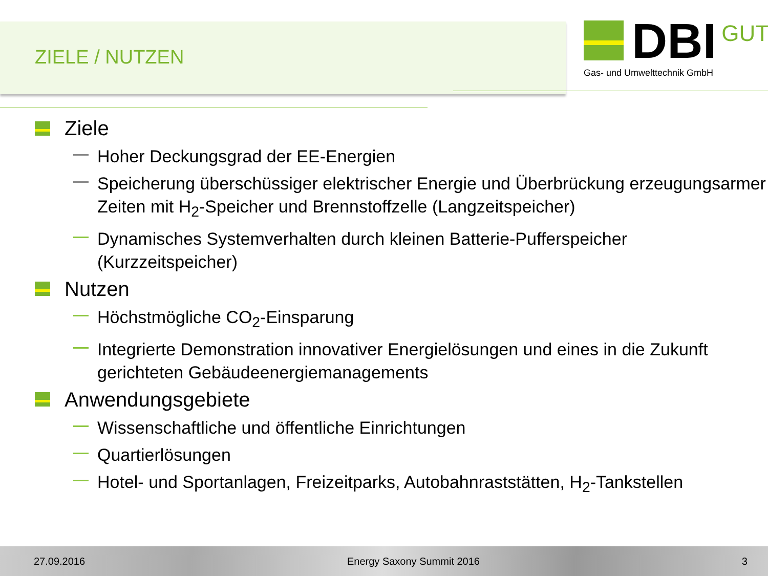ZIELE / NUTZEN
DBI GUT
Gas- und Umwelttechnik GmbH
Ziele
Hoher Deckungsgrad der EE-Energien
Speicherung überschüssiger elektrischer Energie und Überbrückung erzeugungsarmer Zeiten mit H<sub>2</sub>-Speicher und Brennstoffzelle (Langzeitspeicher)
Dynamisches Systemverhalten durch kleinen Batterie-Pufferspeicher (Kurzzeitspeicher)
Nutzen
Höchstmögliche CO<sub>2</sub>-Einsparung
Integrierte Demonstration innovativer Energielösungen und eines in die Zukunft gerichteten Gebäudeenergiemanagements
Anwendungsgebiete
Wissenschaftliche und öffentliche Einrichtungen
Quartierlösungen
Hotel- und Sportanlagen, Freizeitparks, Autobahnraststätten, H<sub>2</sub>-Tankstellen
27.09.2016 Energy Saxony Summit 2016 3